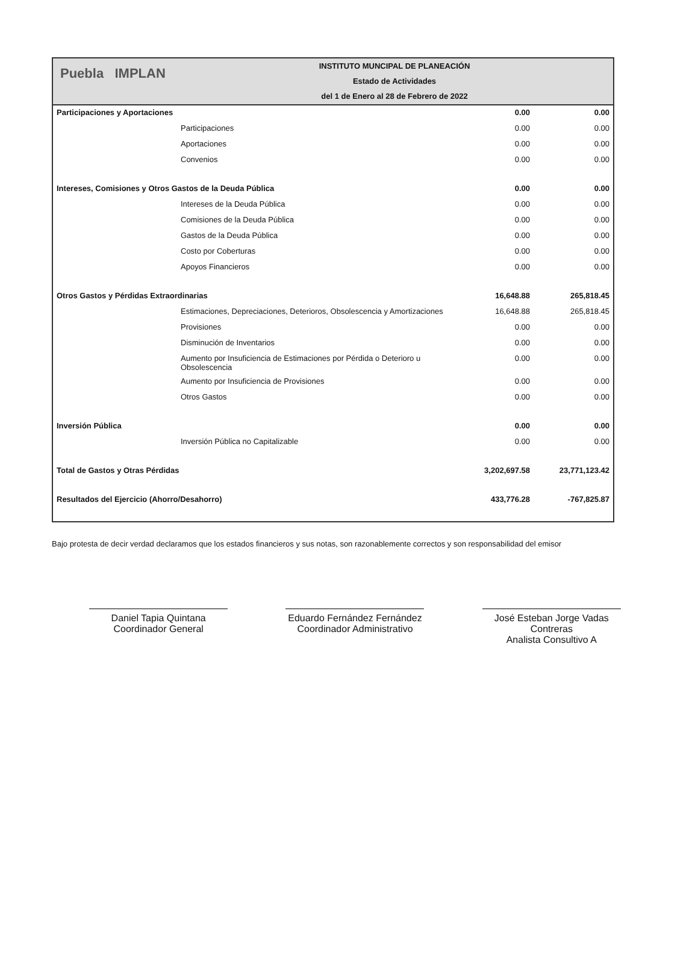Puebla IMPLAN
INSTITUTO MUNCIPAL DE PLANEACIÓN
Estado de Actividades
del 1 de Enero al 28 de Febrero de 2022
| Participaciones y Aportaciones | | 0.00 | 0.00 |
| | Participaciones | 0.00 | 0.00 |
| | Aportaciones | 0.00 | 0.00 |
| | Convenios | 0.00 | 0.00 |
| Intereses, Comisiones y Otros Gastos de la Deuda Pública | | 0.00 | 0.00 |
| | Intereses de la Deuda Pública | 0.00 | 0.00 |
| | Comisiones de la Deuda Pública | 0.00 | 0.00 |
| | Gastos de la Deuda Pública | 0.00 | 0.00 |
| | Costo por Coberturas | 0.00 | 0.00 |
| | Apoyos Financieros | 0.00 | 0.00 |
| Otros Gastos y Pérdidas Extraordinarias | | 16,648.88 | 265,818.45 |
| | Estimaciones, Depreciaciones, Deterioros, Obsolescencia y Amortizaciones | 16,648.88 | 265,818.45 |
| | Provisiones | 0.00 | 0.00 |
| | Disminución de Inventarios | 0.00 | 0.00 |
| | Aumento por Insuficiencia de Estimaciones por Pérdida o Deterioro u Obsolescencia | 0.00 | 0.00 |
| | Aumento por Insuficiencia de Provisiones | 0.00 | 0.00 |
| | Otros Gastos | 0.00 | 0.00 |
| Inversión Pública | | 0.00 | 0.00 |
| | Inversión Pública no Capitalizable | 0.00 | 0.00 |
| Total de Gastos y Otras Pérdidas | | 3,202,697.58 | 23,771,123.42 |
| Resultados del Ejercicio (Ahorro/Desahorro) | | 433,776.28 | -767,825.87 |
Bajo protesta de decir verdad declaramos que los estados financieros y sus notas, son razonablemente correctos y son responsabilidad del emisor
Daniel Tapia Quintana
Coordinador General
Eduardo Fernández Fernández
Coordinador Administrativo
José Esteban Jorge Vadas Contreras
Analista Consultivo A